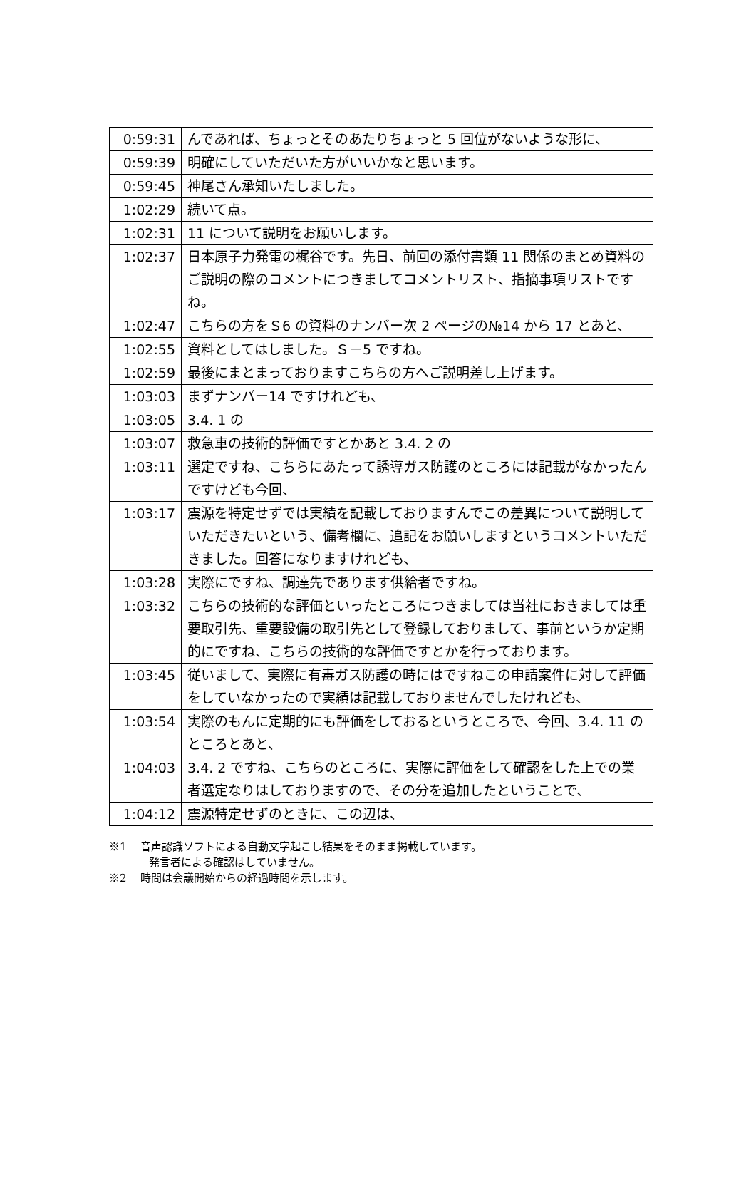| 0:59:31 | んであれば、ちょっとそのあたりちょっと 5 回位がないような形に、 |
| 0:59:39 | 明確にしていただいた方がいいかなと思います。 |
| 0:59:45 | 神尾さん承知いたしました。 |
| 1:02:29 | 続いて点。 |
| 1:02:31 | 11 について説明をお願いします。 |
| 1:02:37 | 日本原子力発電の梶谷です。先日、前回の添付書類 11 関係のまとめ資料のご説明の際のコメントにつきましてコメントリスト、指摘事項リストですね。 |
| 1:02:47 | こちらの方をＳ6 の資料のナンバー次 2 ページの№14 から 17 とあと、 |
| 1:02:55 | 資料としてはしました。Ｓ－5 ですね。 |
| 1:02:59 | 最後にまとまっておりますこちらの方へご説明差し上げます。 |
| 1:03:03 | まずナンバー14 ですけれども、 |
| 1:03:05 | 3.4. 1 の |
| 1:03:07 | 救急車の技術的評価ですとかあと 3.4. 2 の |
| 1:03:11 | 選定ですね、こちらにあたって誘導ガス防護のところには記載がなかったんですけども今回、 |
| 1:03:17 | 震源を特定せずでは実績を記載しておりますんでこの差異について説明していただきたいという、備考欄に、追記をお願いしますというコメントいただきました。回答になりますけれども、 |
| 1:03:28 | 実際にですね、調達先であります供給者ですね。 |
| 1:03:32 | こちらの技術的な評価といったところにつきましては当社におきましては重要取引先、重要設備の取引先として登録しておりまして、事前というか定期的にですね、こちらの技術的な評価ですとかを行っております。 |
| 1:03:45 | 従いまして、実際に有毒ガス防護の時にはですねこの申請案件に対して評価をしていなかったので実績は記載しておりませんでしたけれども、 |
| 1:03:54 | 実際のもんに定期的にも評価をしておるというところで、今回、3.4. 11 のところとあと、 |
| 1:04:03 | 3.4. 2 ですね、こちらのところに、実際に評価をして確認をした上での業者選定なりはしておりますので、その分を追加したということで、 |
| 1:04:12 | 震源特定せずのときに、この辺は、 |
※1　 音声認識ソフトによる自動文字起こし結果をそのまま掲載しています。
発言者による確認はしていません。
※2　 時間は会議開始からの経過時間を示します。